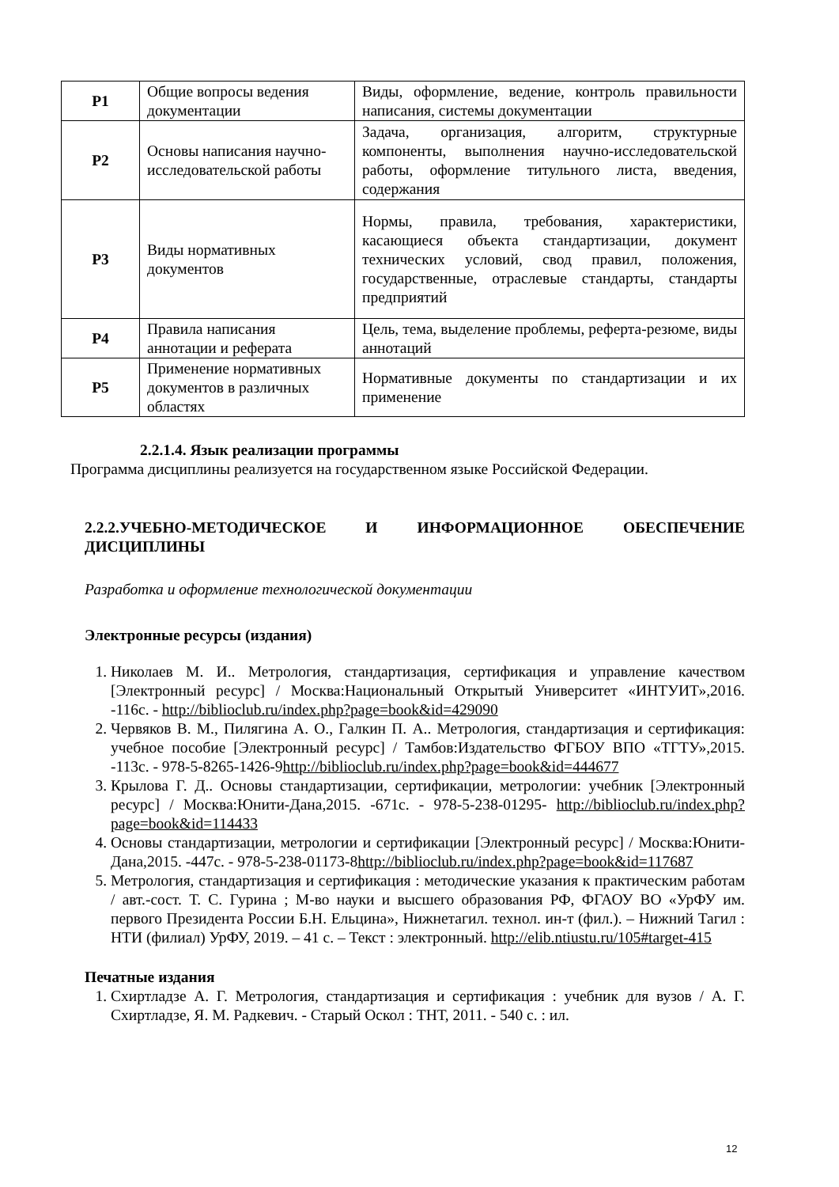| Р1 | Общие вопросы ведения документации | Виды, оформление, ведение, контроль правильности написания, системы документации |
| Р2 | Основы написания научно-исследовательской работы | Задача, организация, алгоритм, структурные компоненты, выполнения научно-исследовательской работы, оформление титульного листа, введения, содержания |
| Р3 | Виды нормативных документов | Нормы, правила, требования, характеристики, касающиеся объекта стандартизации, документ технических условий, свод правил, положения, государственные, отраслевые стандарты, стандарты предприятий |
| Р4 | Правила написания аннотации и реферата | Цель, тема, выделение проблемы, реферта-резюме, виды аннотаций |
| Р5 | Применение нормативных документов в различных областях | Нормативные документы по стандартизации и их применение |
2.2.1.4. Язык реализации программы
Программа дисциплины реализуется на государственном языке Российской Федерации.
2.2.2.УЧЕБНО-МЕТОДИЧЕСКОЕ И ИНФОРМАЦИОННОЕ ОБЕСПЕЧЕНИЕ ДИСЦИПЛИНЫ
Разработка и оформление технологической документации
Электронные ресурсы (издания)
1. Николаев М. И.. Метрология, стандартизация, сертификация и управление качеством [Электронный ресурс] / Москва:Национальный Открытый Университет «ИНТУИТ»,2016. -116с. - http://biblioclub.ru/index.php?page=book&id=429090
2. Червяков В. М., Пилягина А. О., Галкин П. А.. Метрология, стандартизация и сертификация: учебное пособие [Электронный ресурс] / Тамбов:Издательство ФГБОУ ВПО «ТГТУ»,2015. -113с. - 978-5-8265-1426-9http://biblioclub.ru/index.php?page=book&id=444677
3. Крылова Г. Д.. Основы стандартизации, сертификации, метрологии: учебник [Электронный ресурс] / Москва:Юнити-Дана,2015. -671с. - 978-5-238-01295- http://biblioclub.ru/index.php?page=book&id=114433
4. Основы стандартизации, метрологии и сертификации [Электронный ресурс] / Москва:Юнити-Дана,2015. -447с. - 978-5-238-01173-8http://biblioclub.ru/index.php?page=book&id=117687
5. Метрология, стандартизация и сертификация : методические указания к практическим работам / авт.-сост. Т. С. Гурина ; М-во науки и высшего образования РФ, ФГАОУ ВО «УрФУ им. первого Президента России Б.Н. Ельцина», Нижнетагил. технол. ин-т (фил.). – Нижний Тагил : НТИ (филиал) УрФУ, 2019. – 41 с. – Текст : электронный. http://elib.ntiustu.ru/105#target-415
Печатные издания
1. Схиртладзе А. Г. Метрология, стандартизация и сертификация : учебник для вузов / А. Г. Схиртладзе, Я. М. Радкевич. - Старый Оскол : ТНТ, 2011. - 540 с. : ил.
12